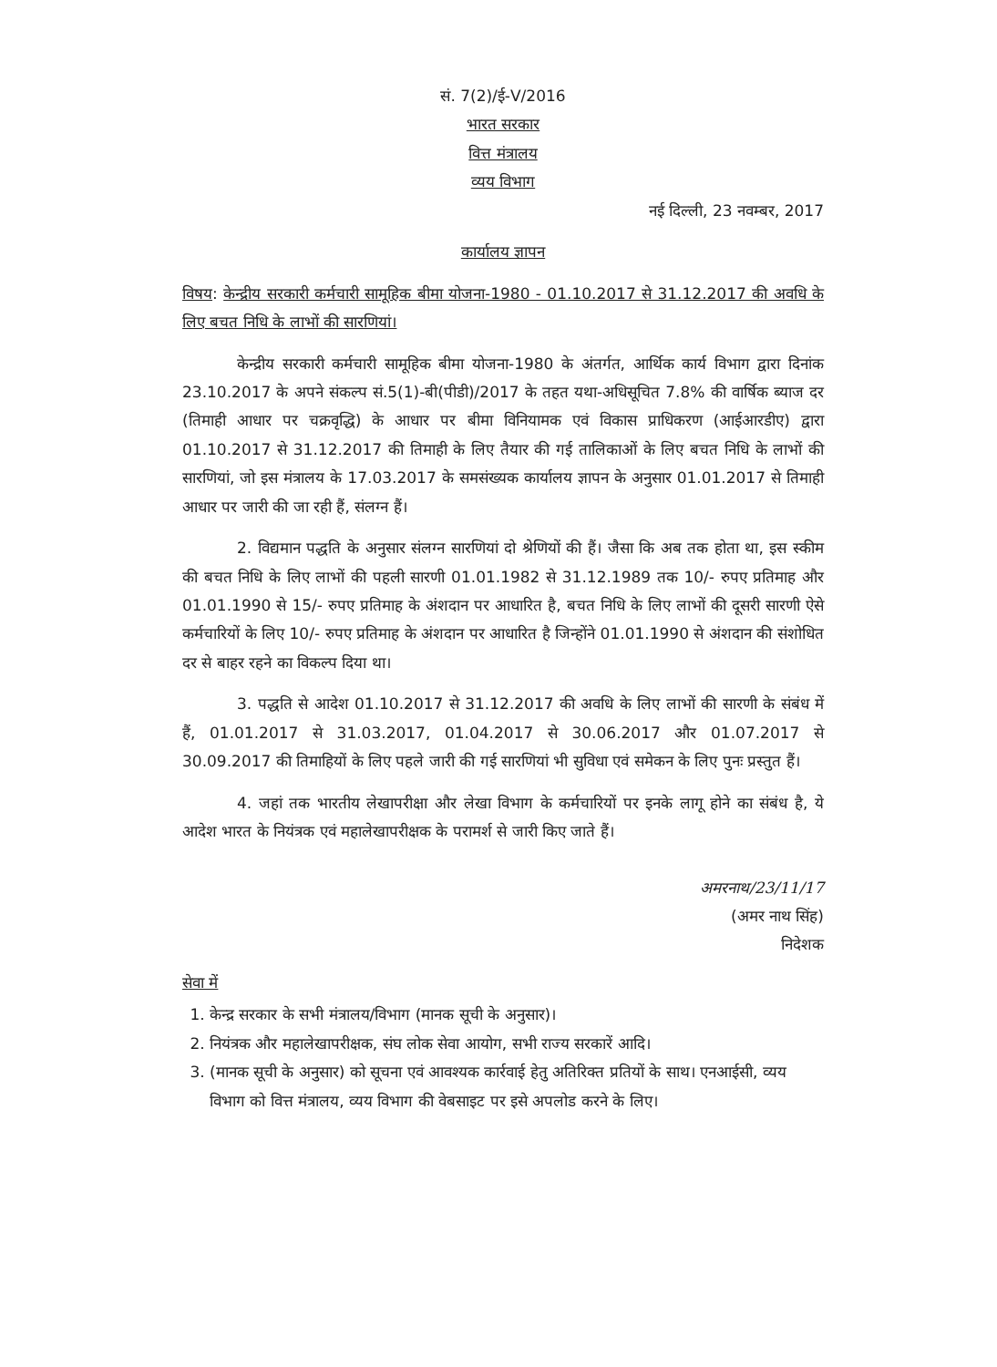सं. 7(2)/ई-V/2016
भारत सरकार
वित्त मंत्रालय
व्यय विभाग
नई दिल्ली, 23 नवम्बर, 2017
कार्यालय ज्ञापन
विषय: केन्द्रीय सरकारी कर्मचारी सामूहिक बीमा योजना-1980 - 01.10.2017 से 31.12.2017 की अवधि के लिए बचत निधि के लाभों की सारणियां।
केन्द्रीय सरकारी कर्मचारी सामूहिक बीमा योजना-1980 के अंतर्गत, आर्थिक कार्य विभाग द्वारा दिनांक 23.10.2017 के अपने संकल्प सं.5(1)-बी(पीडी)/2017 के तहत यथा-अधिसूचित 7.8% की वार्षिक ब्याज दर (तिमाही आधार पर चक्रवृद्धि) के आधार पर बीमा विनियामक एवं विकास प्राधिकरण (आईआरडीए) द्वारा 01.10.2017 से 31.12.2017 की तिमाही के लिए तैयार की गई तालिकाओं के लिए बचत निधि के लाभों की सारणियां, जो इस मंत्रालय के 17.03.2017 के समसंख्यक कार्यालय ज्ञापन के अनुसार 01.01.2017 से तिमाही आधार पर जारी की जा रही हैं, संलग्न हैं।
2. विद्यमान पद्धति के अनुसार संलग्न सारणियां दो श्रेणियों की हैं। जैसा कि अब तक होता था, इस स्कीम की बचत निधि के लिए लाभों की पहली सारणी 01.01.1982 से 31.12.1989 तक 10/- रुपए प्रतिमाह और 01.01.1990 से 15/- रुपए प्रतिमाह के अंशदान पर आधारित है, बचत निधि के लिए लाभों की दूसरी सारणी ऐसे कर्मचारियों के लिए 10/- रुपए प्रतिमाह के अंशदान पर आधारित है जिन्होंने 01.01.1990 से अंशदान की संशोधित दर से बाहर रहने का विकल्प दिया था।
3. पद्धति से आदेश 01.10.2017 से 31.12.2017 की अवधि के लिए लाभों की सारणी के संबंध में हैं, 01.01.2017 से 31.03.2017, 01.04.2017 से 30.06.2017 और 01.07.2017 से 30.09.2017 की तिमाहियों के लिए पहले जारी की गई सारणियां भी सुविधा एवं समेकन के लिए पुनः प्रस्तुत हैं।
4. जहां तक भारतीय लेखापरीक्षा और लेखा विभाग के कर्मचारियों पर इनके लागू होने का संबंध है, ये आदेश भारत के नियंत्रक एवं महालेखापरीक्षक के परामर्श से जारी किए जाते हैं।
अमरनाथ/23/11/17
(अमर नाथ सिंह)
निदेशक
सेवा में
1. केन्द्र सरकार के सभी मंत्रालय/विभाग (मानक सूची के अनुसार)।
2. नियंत्रक और महालेखापरीक्षक, संघ लोक सेवा आयोग, सभी राज्य सरकारें आदि।
3. (मानक सूची के अनुसार) को सूचना एवं आवश्यक कार्रवाई हेतु अतिरिक्त प्रतियों के साथ। एनआईसी, व्यय विभाग को वित्त मंत्रालय, व्यय विभाग की वेबसाइट पर इसे अपलोड करने के लिए।